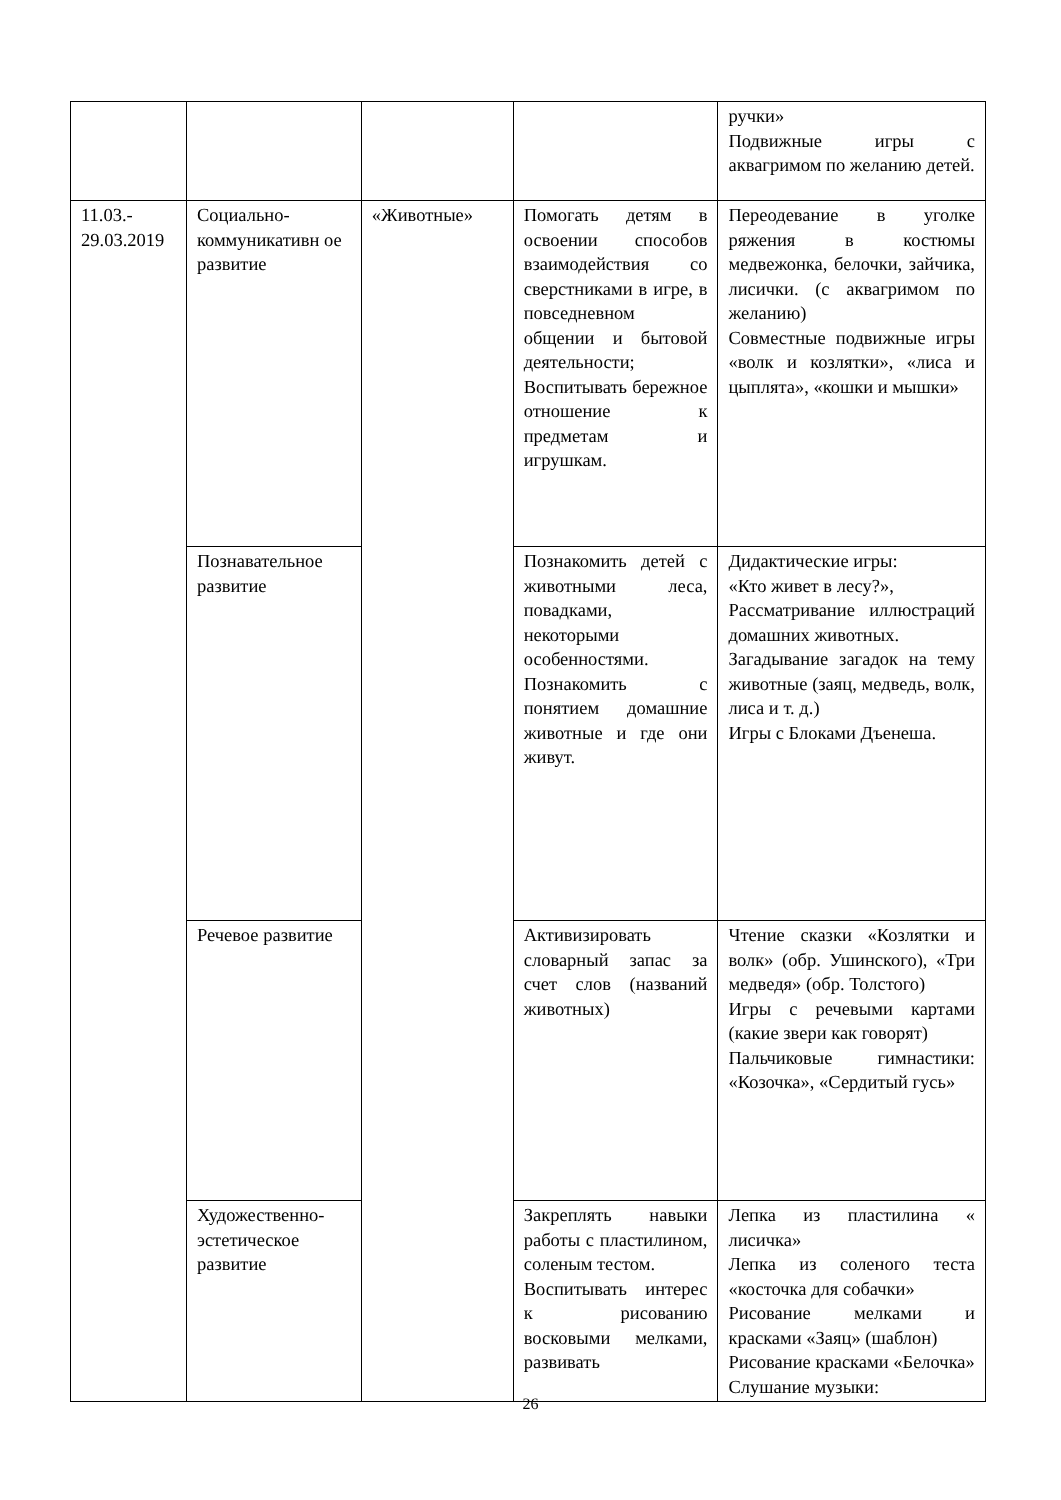| | | | | ручки» Подвижные игры с аквагримом по желанию детей. |
| 11.03.- 29.03.2019 | Социально-коммуникативн ое развитие | «Животные» | Помогать детям в освоении способов взаимодействия со сверстниками в игре, в повседневном общении и бытовой деятельности; Воспитывать бережное отношение к предметам и игрушкам. | Переодевание в уголке ряжения в костюмы медвежонка, белочки, зайчика, лисички. (с аквагримом по желанию) Совместные подвижные игры «волк и козлятки», «лиса и цыплята», «кошки и мышки» |
| | Познавательное развитие | | Познакомить детей с животными леса, повадками, некоторыми особенностями. Познакомить с понятием домашние животные и где они живут. | Дидактические игры: «Кто живет в лесу?», Рассматривание иллюстраций домашних животных. Загадывание загадок на тему животные (заяц, медведь, волк, лиса и т. д.) Игры с Блоками Дъенеша. |
| | Речевое развитие | | Активизировать словарный запас за счет слов (названий животных) | Чтение сказки «Козлятки и волк» (обр. Ушинского), «Три медведя» (обр. Толстого) Игры с речевыми картами (какие звери как говорят) Пальчиковые гимнастики: «Козочка», «Сердитый гусь» |
| | Художественно-эстетическое развитие | | Закреплять навыки работы с пластилином, соленым тестом. Воспитывать интерес к рисованию восковыми мелками, развивать | Лепка из пластилина « лисичка» Лепка из соленого теста «косточка для собачки» Рисование мелками и красками «Заяц» (шаблон) Рисование красками «Белочка» Слушание музыки: |
26